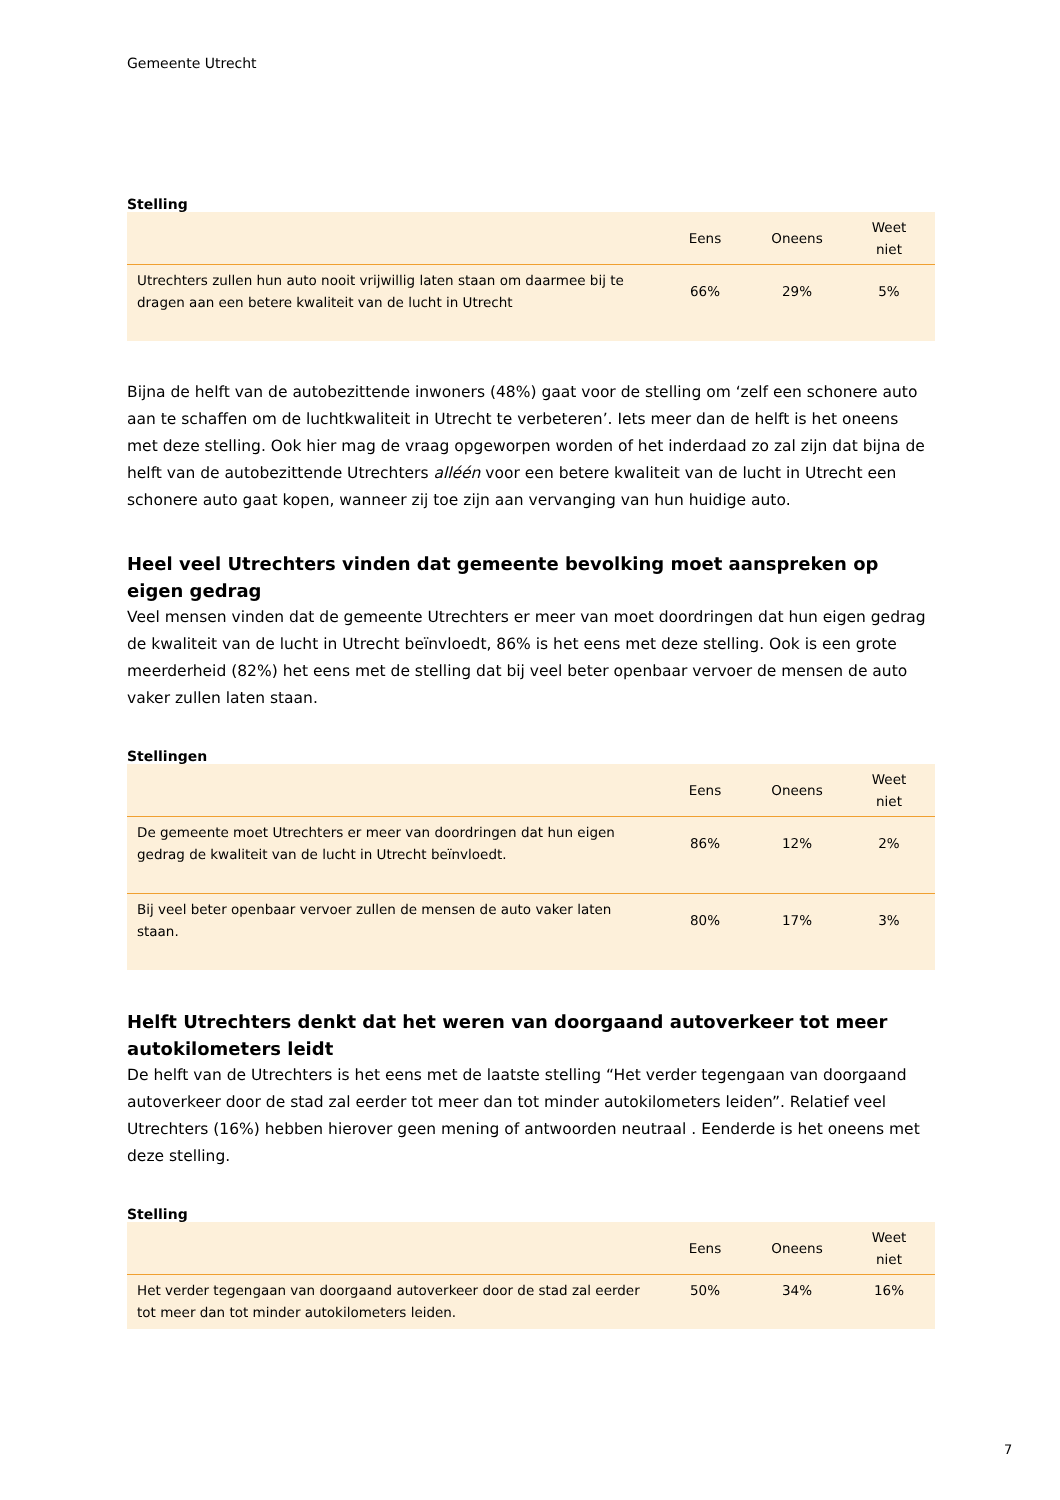Gemeente Utrecht
Stelling
| | Eens | Oneens | Weet niet |
| --- | --- | --- | --- |
| Utrechters zullen hun auto nooit vrijwillig laten staan om daarmee bij te dragen aan een betere kwaliteit van de lucht in Utrecht | 66% | 29% | 5% |
Bijna de helft van de autobezittende inwoners (48%) gaat voor de stelling om ‘zelf een schonere auto aan te schaffen om de luchtkwaliteit in Utrecht te verbeteren’. Iets meer dan de helft is het oneens met deze stelling. Ook hier mag de vraag opgeworpen worden of het inderdaad zo zal zijn dat bijna de helft van de autobezittende Utrechters alléén voor een betere kwaliteit van de lucht in Utrecht een schonere auto gaat kopen, wanneer zij toe zijn aan vervanging van hun huidige auto.
Heel veel Utrechters vinden dat gemeente bevolking moet aanspreken op eigen gedrag
Veel mensen vinden dat de gemeente Utrechters er meer van moet doordringen dat hun eigen gedrag de kwaliteit van de lucht in Utrecht beïnvloedt, 86% is het eens met deze stelling. Ook is een grote meerderheid (82%) het eens met de stelling dat bij veel beter openbaar vervoer de mensen de auto vaker zullen laten staan.
Stellingen
| | Eens | Oneens | Weet niet |
| --- | --- | --- | --- |
| De gemeente moet Utrechters er meer van doordringen dat hun eigen gedrag de kwaliteit van de lucht in Utrecht beïnvloedt. | 86% | 12% | 2% |
| Bij veel beter openbaar vervoer zullen de mensen de auto vaker laten staan. | 80% | 17% | 3% |
Helft Utrechters denkt dat het weren van doorgaand autoverkeer tot meer autokilometers leidt
De helft van de Utrechters is het eens met de laatste stelling “Het verder tegengaan van doorgaand autoverkeer door de stad zal eerder tot meer dan tot minder autokilometers leiden”. Relatief veel Utrechters (16%) hebben hierover geen mening of antwoorden neutraal . Eenderde is het oneens met deze stelling.
Stelling
| | Eens | Oneens | Weet niet |
| --- | --- | --- | --- |
| Het verder tegengaan van doorgaand autoverkeer door de stad zal eerder tot meer dan tot minder autokilometers leiden. | 50% | 34% | 16% |
7